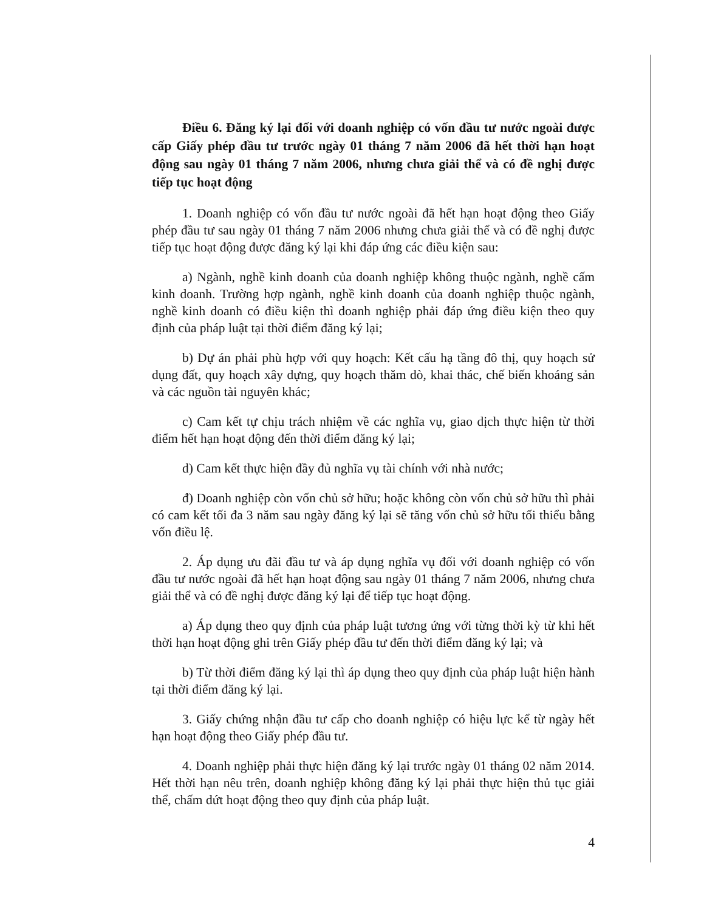Điều 6. Đăng ký lại đối với doanh nghiệp có vốn đầu tư nước ngoài được cấp Giấy phép đầu tư trước ngày 01 tháng 7 năm 2006 đã hết thời hạn hoạt động sau ngày 01 tháng 7 năm 2006, nhưng chưa giải thể và có đề nghị được tiếp tục hoạt động
1. Doanh nghiệp có vốn đầu tư nước ngoài đã hết hạn hoạt động theo Giấy phép đầu tư sau ngày 01 tháng 7 năm 2006 nhưng chưa giải thể và có đề nghị được tiếp tục hoạt động được đăng ký lại khi đáp ứng các điều kiện sau:
a) Ngành, nghề kinh doanh của doanh nghiệp không thuộc ngành, nghề cấm kinh doanh. Trường hợp ngành, nghề kinh doanh của doanh nghiệp thuộc ngành, nghề kinh doanh có điều kiện thì doanh nghiệp phải đáp ứng điều kiện theo quy định của pháp luật tại thời điểm đăng ký lại;
b) Dự án phải phù hợp với quy hoạch: Kết cấu hạ tầng đô thị, quy hoạch sử dụng đất, quy hoạch xây dựng, quy hoạch thăm dò, khai thác, chế biến khoáng sản và các nguồn tài nguyên khác;
c) Cam kết tự chịu trách nhiệm về các nghĩa vụ, giao dịch thực hiện từ thời điểm hết hạn hoạt động đến thời điểm đăng ký lại;
d) Cam kết thực hiện đầy đủ nghĩa vụ tài chính với nhà nước;
đ) Doanh nghiệp còn vốn chủ sở hữu; hoặc không còn vốn chủ sở hữu thì phải có cam kết tối đa 3 năm sau ngày đăng ký lại sẽ tăng vốn chủ sở hữu tối thiểu bằng vốn điều lệ.
2. Áp dụng ưu đãi đầu tư và áp dụng nghĩa vụ đối với doanh nghiệp có vốn đầu tư nước ngoài đã hết hạn hoạt động sau ngày 01 tháng 7 năm 2006, nhưng chưa giải thể và có đề nghị được đăng ký lại để tiếp tục hoạt động.
a) Áp dụng theo quy định của pháp luật tương ứng với từng thời kỳ từ khi hết thời hạn hoạt động ghi trên Giấy phép đầu tư đến thời điểm đăng ký lại; và
b) Từ thời điểm đăng ký lại thì áp dụng theo quy định của pháp luật hiện hành tại thời điểm đăng ký lại.
3. Giấy chứng nhận đầu tư cấp cho doanh nghiệp có hiệu lực kể từ ngày hết hạn hoạt động theo Giấy phép đầu tư.
4. Doanh nghiệp phải thực hiện đăng ký lại trước ngày 01 tháng 02 năm 2014. Hết thời hạn nêu trên, doanh nghiệp không đăng ký lại phải thực hiện thủ tục giải thể, chấm dứt hoạt động theo quy định của pháp luật.
4